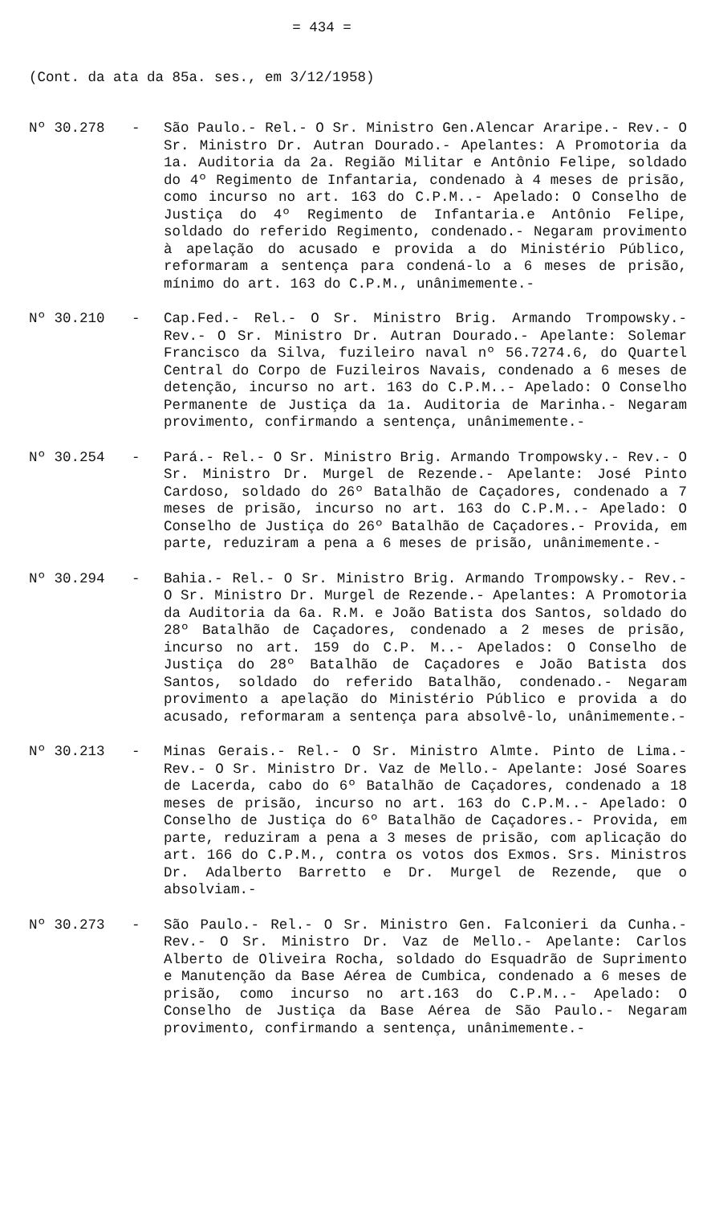= 434 =
(Cont. da ata da 85a. ses., em 3/12/1958)
Nº 30.278 - São Paulo.- Rel.- O Sr. Ministro Gen.Alencar Araripe.- Rev.- O Sr. Ministro Dr. Autran Dourado.- Apelantes: A Promotoria da 1a. Auditoria da 2a. Região Militar e Antônio Felipe, soldado do 4º Regimento de Infantaria, condenado à 4 meses de prisão, como incurso no art. 163 do C.P.M..- Apelado: O Conselho de Justiça do 4º Regimento de Infantaria.e Antônio Felipe, soldado do referido Regimento, condenado.- Negaram provimento à apelação do acusado e provida a do Ministério Público, reformaram a sentença para condená-lo a 6 meses de prisão, mínimo do art. 163 do C.P.M., unânimemente.-
Nº 30.210 - Cap.Fed.- Rel.- O Sr. Ministro Brig. Armando Trompowsky.- Rev.- O Sr. Ministro Dr. Autran Dourado.- Apelante: Solemar Francisco da Silva, fuzileiro naval nº 56.7274.6, do Quartel Central do Corpo de Fuzileiros Navais, condenado a 6 meses de detenção, incurso no art. 163 do C.P.M..- Apelado: O Conselho Permanente de Justiça da 1a. Auditoria de Marinha.- Negaram provimento, confirmando a sentença, unânimemente.-
Nº 30.254 - Pará.- Rel.- O Sr. Ministro Brig. Armando Trompowsky.- Rev.- O Sr. Ministro Dr. Murgel de Rezende.- Apelante: José Pinto Cardoso, soldado do 26º Batalhão de Caçadores, condenado a 7 meses de prisão, incurso no art. 163 do C.P.M..- Apelado: O Conselho de Justiça do 26º Batalhão de Caçadores.- Provida, em parte, reduziram a pena a 6 meses de prisão, unânimemente.-
Nº 30.294 - Bahia.- Rel.- O Sr. Ministro Brig. Armando Trompowsky.- Rev.- O Sr. Ministro Dr. Murgel de Rezende.- Apelantes: A Promotoria da Auditoria da 6a. R.M. e João Batista dos Santos, soldado do 28º Batalhão de Caçadores, condenado a 2 meses de prisão, incurso no art. 159 do C.P. M..- Apelados: O Conselho de Justiça do 28º Batalhão de Caçadores e João Batista dos Santos, soldado do referido Batalhão, condenado.- Negaram provimento a apelação do Ministério Público e provida a do acusado, reformaram a sentença para absolvê-lo, unânimemente.-
Nº 30.213 - Minas Gerais.- Rel.- O Sr. Ministro Almte. Pinto de Lima.- Rev.- O Sr. Ministro Dr. Vaz de Mello.- Apelante: José Soares de Lacerda, cabo do 6º Batalhão de Caçadores, condenado a 18 meses de prisão, incurso no art. 163 do C.P.M..- Apelado: O Conselho de Justiça do 6º Batalhão de Caçadores.- Provida, em parte, reduziram a pena a 3 meses de prisão, com aplicação do art. 166 do C.P.M., contra os votos dos Exmos. Srs. Ministros Dr. Adalberto Barretto e Dr. Murgel de Rezende, que o absolviam.-
Nº 30.273 - São Paulo.- Rel.- O Sr. Ministro Gen. Falconieri da Cunha.- Rev.- O Sr. Ministro Dr. Vaz de Mello.- Apelante: Carlos Alberto de Oliveira Rocha, soldado do Esquadrão de Suprimento e Manutenção da Base Aérea de Cumbica, condenado a 6 meses de prisão, como incurso no art.163 do C.P.M..- Apelado: O Conselho de Justiça da Base Aérea de São Paulo.- Negaram provimento, confirmando a sentença, unânimemente.-